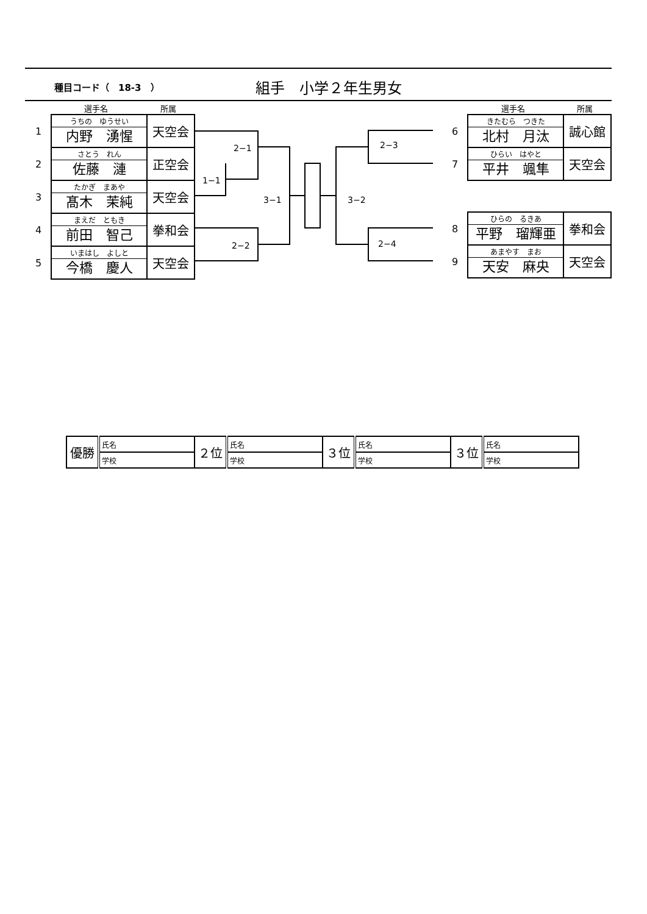種目コード（　18-3　）
組手　小学２年生男女
選手名 所属 選手名 所属
2−1
1−1
3−1
2−2
3−2
2−3
2−4
| 1 | うちの ゆうせい 内野 湧惺 | 天空会 |
| 2 | さとう れん 佐藤 漣 | 正空会 |
| 3 | たかぎ まあや 髙木 茉純 | 天空会 |
| 4 | まえだ ともき 前田 智己 | 拳和会 |
| 5 | いまはし よしと 今橋 慶人 | 天空会 |
| 6 | きたむら つきた 北村 月汰 | 誠心館 |
| 7 | ひらい はやと 平井 颯隼 | 天空会 |
| 8 | ひらの るきあ 平野 瑠輝亜 | 拳和会 |
| 9 | あまやす まお 天安 麻央 | 天空会 |
| 優勝 | 氏名 | ２位 | 氏名 | ３位 | 氏名 | ３位 | 氏名 |
| | 学校 | | 学校 | | 学校 | | 学校 |